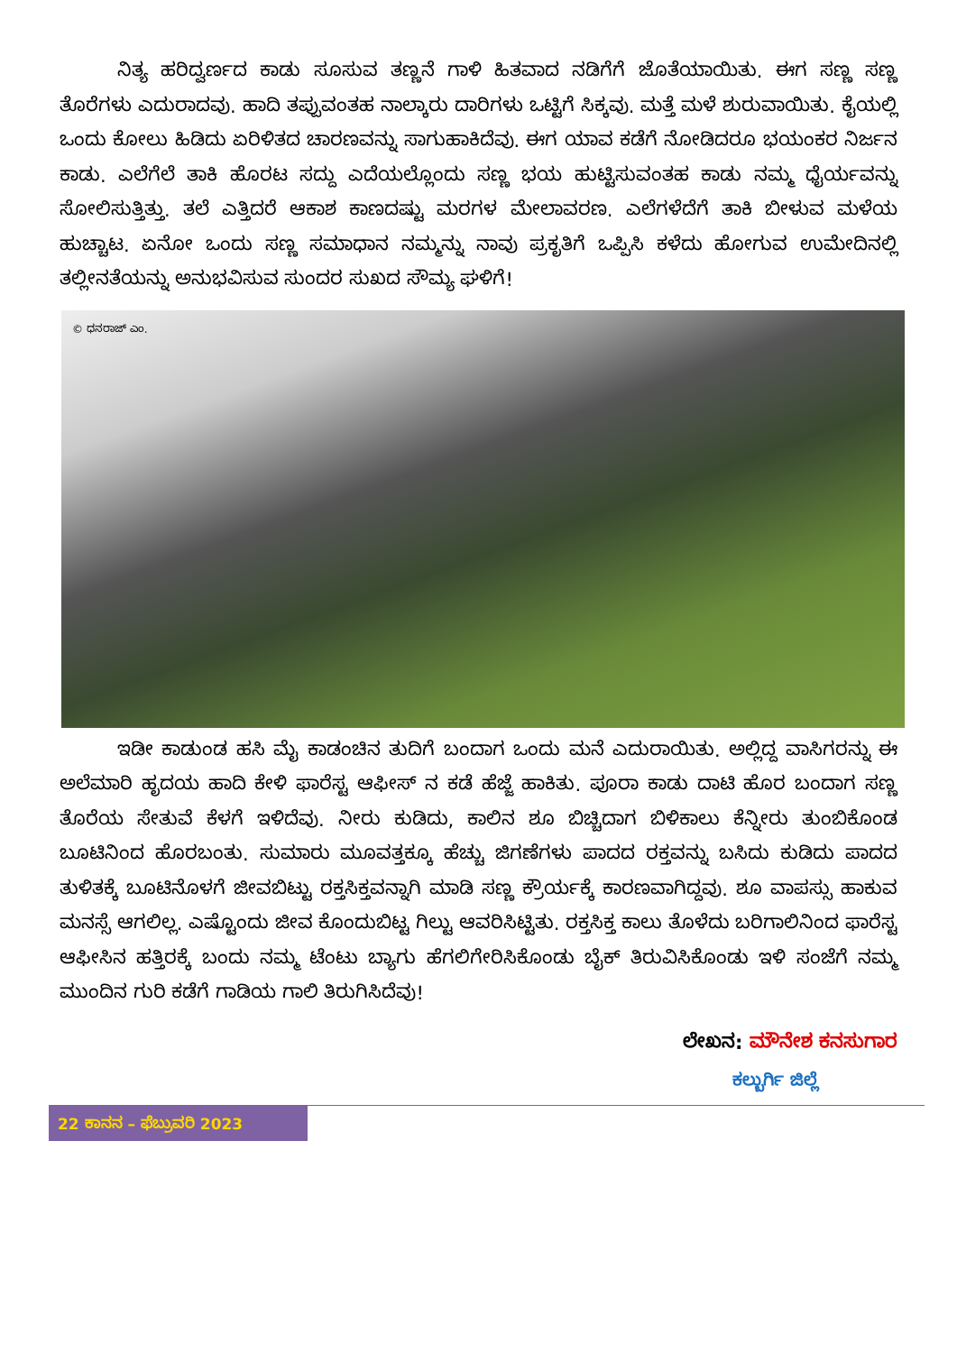ನಿತ್ಯ ಹರಿದ್ವರ್ಣದ ಕಾಡು ಸೂಸುವ ತಣ್ಣನೆ ಗಾಳಿ ಹಿತವಾದ ನಡಿಗೆಗೆ ಜೊತೆಯಾಯಿತು. ಈಗ ಸಣ್ಣ ಸಣ್ಣ ತೊರೆಗಳು ಎದುರಾದವು. ಹಾದಿ ತಪ್ಪುವಂತಹ ನಾಲ್ಕಾರು ದಾರಿಗಳು ಒಟ್ಟಿಗೆ ಸಿಕ್ಕವು. ಮತ್ತೆ ಮಳೆ ಶುರುವಾಯಿತು. ಕೈಯಲ್ಲಿ ಒಂದು ಕೋಲು ಹಿಡಿದು ಏರಿಳಿತದ ಚಾರಣವನ್ನು ಸಾಗುಹಾಕಿದೆವು. ಈಗ ಯಾವ ಕಡೆಗೆ ನೋಡಿದರೂ ಭಯಂಕರ ನಿರ್ಜನ ಕಾಡು. ಎಲೆಗೆಲೆ ತಾಕಿ ಹೊರಟ ಸದ್ದು ಎದೆಯಲ್ಲೊಂದು ಸಣ್ಣ ಭಯ ಹುಟ್ಟಿಸುವಂತಹ ಕಾಡು ನಮ್ಮ ಧೈರ್ಯವನ್ನು ಸೋಲಿಸುತ್ತಿತ್ತು. ತಲೆ ಎತ್ತಿದರೆ ಆಕಾಶ ಕಾಣದಷ್ಟು ಮರಗಳ ಮೇಲಾವರಣ. ಎಲೆಗಳೆದೆಗೆ ತಾಕಿ ಬೀಳುವ ಮಳೆಯ ಹುಚ್ಚಾಟ. ಏನೋ ಒಂದು ಸಣ್ಣ ಸಮಾಧಾನ ನಮ್ಮನ್ನು ನಾವು ಪ್ರಕೃತಿಗೆ ಒಪ್ಪಿಸಿ ಕಳೆದು ಹೋಗುವ ಉಮೇದಿನಲ್ಲಿ ತಲ್ಲೀನತೆಯನ್ನು ಅನುಭವಿಸುವ ಸುಂದರ ಸುಖದ ಸೌಮ್ಯ ಘಳಿಗೆ!
© ಧನರಾಜ್ ಎಂ.
ಇಡೀ ಕಾಡುಂಡ ಹಸಿ ಮೈ ಕಾಡಂಚಿನ ತುದಿಗೆ ಬಂದಾಗ ಒಂದು ಮನೆ ಎದುರಾಯಿತು. ಅಲ್ಲಿದ್ದ ವಾಸಿಗರನ್ನು ಈ ಅಲೆಮಾರಿ ಹೃದಯ ಹಾದಿ ಕೇಳಿ ಫಾರೆಸ್ಟ ಆಫೀಸ್ ನ ಕಡೆ ಹೆಜ್ಜೆ ಹಾಕಿತು. ಪೂರಾ ಕಾಡು ದಾಟಿ ಹೊರ ಬಂದಾಗ ಸಣ್ಣ ತೊರೆಯ ಸೇತುವೆ ಕೆಳಗೆ ಇಳಿದೆವು. ನೀರು ಕುಡಿದು, ಕಾಲಿನ ಶೂ ಬಿಚ್ಚಿದಾಗ ಬಿಳಿಕಾಲು ಕೆನ್ನೀರು ತುಂಬಿಕೊಂಡ ಬೂಟಿನಿಂದ ಹೊರಬಂತು. ಸುಮಾರು ಮೂವತ್ತಕ್ಕೂ ಹೆಚ್ಚು ಜಿಗಣೆಗಳು ಪಾದದ ರಕ್ತವನ್ನು ಬಸಿದು ಕುಡಿದು ಪಾದದ ತುಳಿತಕ್ಕೆ ಬೂಟಿನೊಳಗೆ ಜೀವಬಿಟ್ಟು ರಕ್ತಸಿಕ್ತವನ್ನಾಗಿ ಮಾಡಿ ಸಣ್ಣ ಕ್ರೌರ್ಯಕ್ಕೆ ಕಾರಣವಾಗಿದ್ದವು. ಶೂ ವಾಪಸ್ಸು ಹಾಕುವ ಮನಸ್ಸೆ ಆಗಲಿಲ್ಲ. ಎಷ್ಟೊಂದು ಜೀವ ಕೊಂದುಬಿಟ್ಟ ಗಿಲ್ಟು ಆವರಿಸಿಟ್ಟಿತು. ರಕ್ತಸಿಕ್ತ ಕಾಲು ತೊಳೆದು ಬರಿಗಾಲಿನಿಂದ ಫಾರೆಸ್ಟ ಆಫೀಸಿನ ಹತ್ತಿರಕ್ಕೆ ಬಂದು ನಮ್ಮ ಟೆಂಟು ಬ್ಯಾಗು ಹೆಗಲಿಗೇರಿಸಿಕೊಂಡು ಬೈಕ್ ತಿರುವಿಸಿಕೊಂಡು ಇಳಿ ಸಂಜೆಗೆ ನಮ್ಮ ಮುಂದಿನ ಗುರಿ ಕಡೆಗೆ ಗಾಡಿಯ ಗಾಲಿ ತಿರುಗಿಸಿದೆವು!
ಲೇಖನ: ಮೌನೇಶ ಕನಸುಗಾರ
ಕಲ್ಬುರ್ಗಿ ಜಿಲ್ಲೆ
22 ಕಾನನ – ಫೆಬ್ರುವರಿ 2023